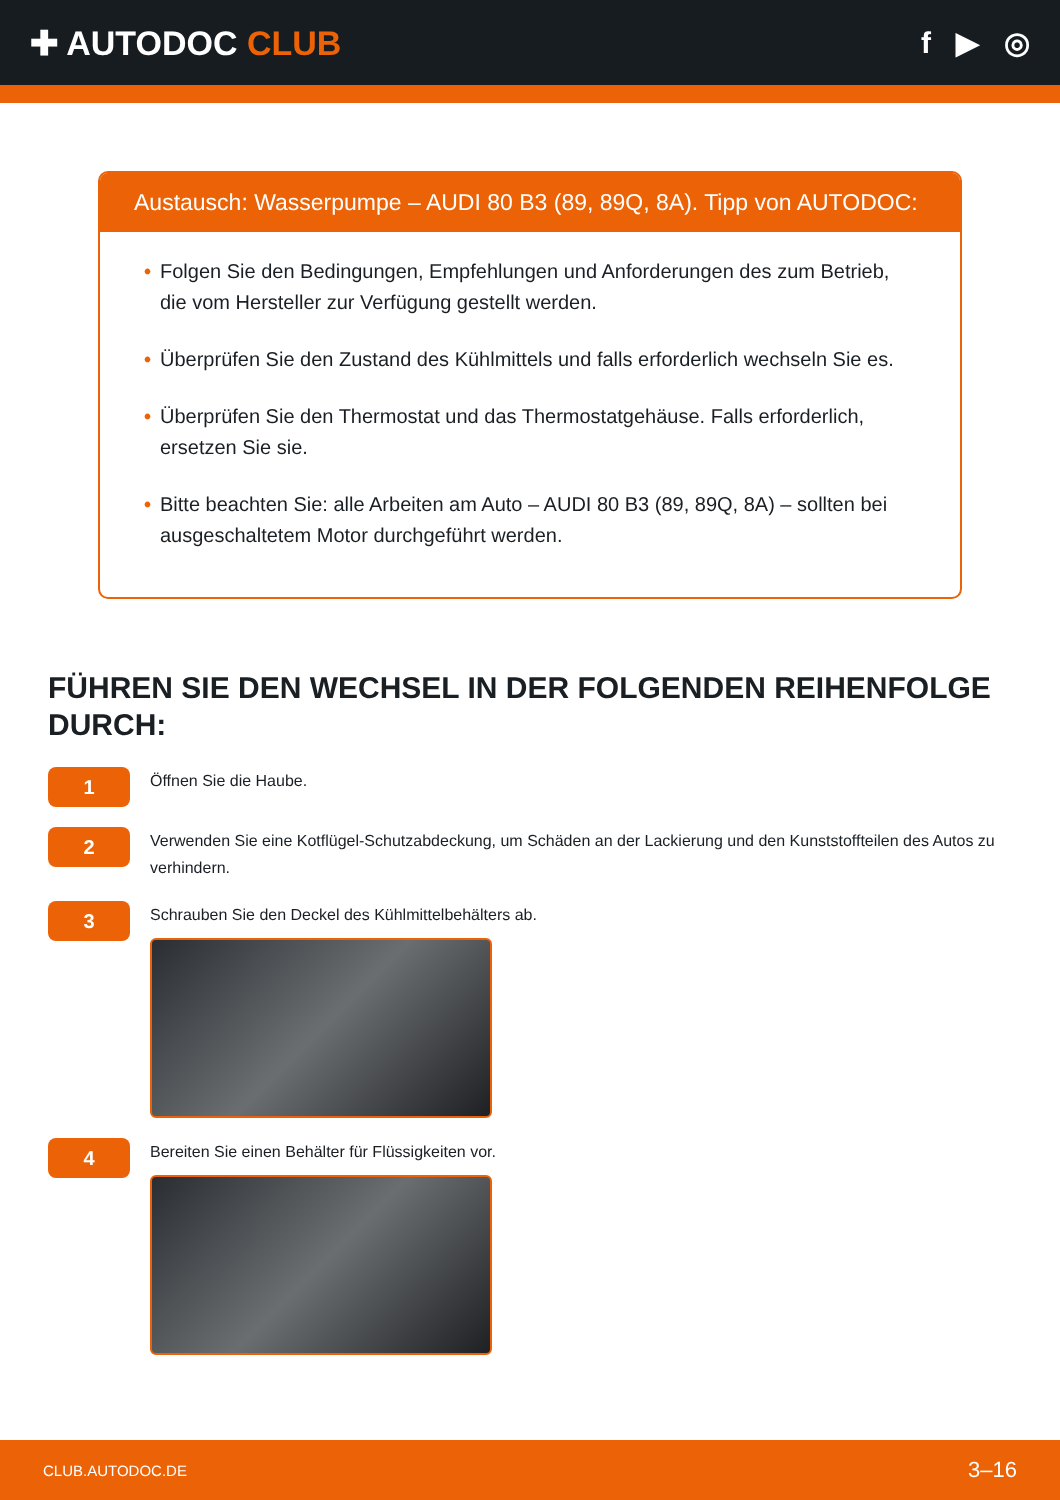✚ AUTODOC CLUB f ▶ ◎
Austausch: Wasserpumpe – AUDI 80 B3 (89, 89Q, 8A). Tipp von AUTODOC:
• Folgen Sie den Bedingungen, Empfehlungen und Anforderungen des zum Betrieb, die vom Hersteller zur Verfügung gestellt werden.
• Überprüfen Sie den Zustand des Kühlmittels und falls erforderlich wechseln Sie es.
• Überprüfen Sie den Thermostat und das Thermostatgehäuse. Falls erforderlich, ersetzen Sie sie.
• Bitte beachten Sie: alle Arbeiten am Auto – AUDI 80 B3 (89, 89Q, 8A) – sollten bei ausgeschaltetem Motor durchgeführt werden.
FÜHREN SIE DEN WECHSEL IN DER FOLGENDEN REIHENFOLGE DURCH:
1
Öffnen Sie die Haube.
2
Verwenden Sie eine Kotflügel-Schutzabdeckung, um Schäden an der Lackierung und den Kunststoffteilen des Autos zu verhindern.
3
Schrauben Sie den Deckel des Kühlmittelbehälters ab.
4
Bereiten Sie einen Behälter für Flüssigkeiten vor.
CLUB.AUTODOC.DE 3–16